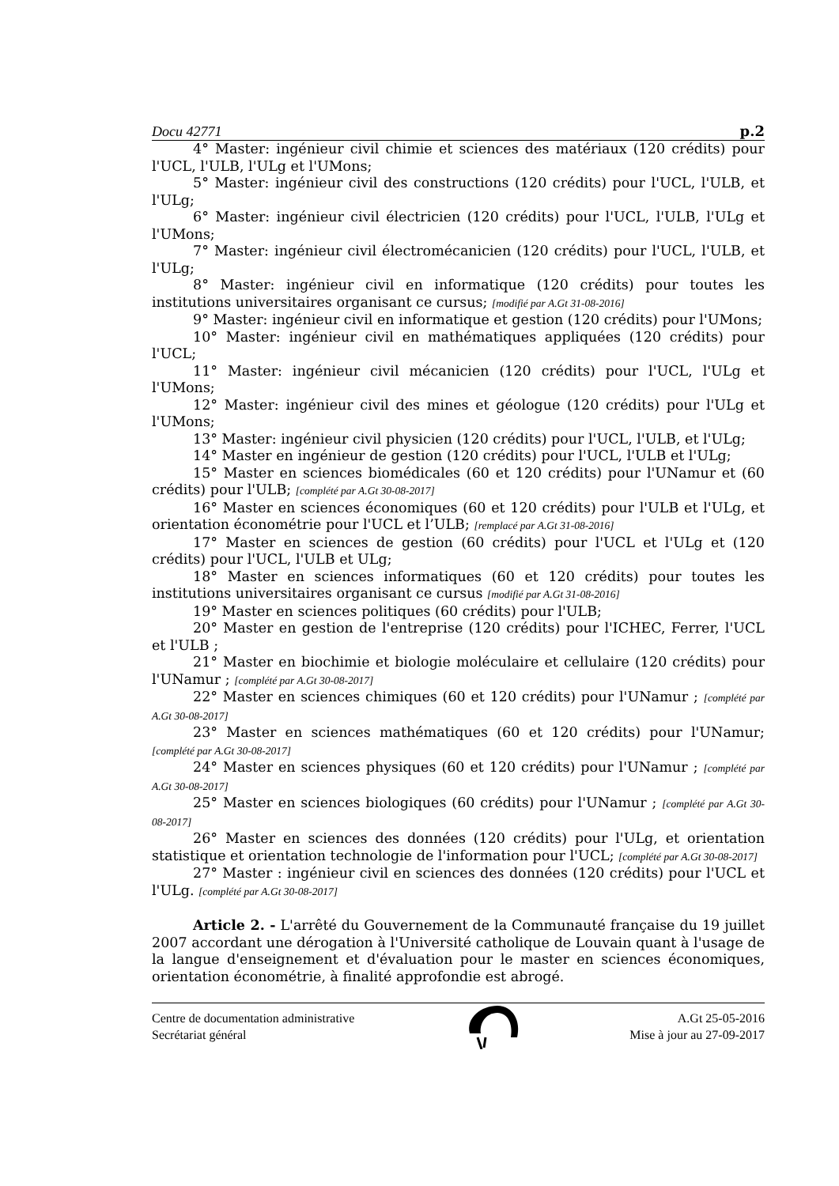Docu 42771 p.2
4° Master: ingénieur civil chimie et sciences des matériaux (120 crédits) pour l'UCL, l'ULB, l'ULg et l'UMons;
5° Master: ingénieur civil des constructions (120 crédits) pour l'UCL, l'ULB, et l'ULg;
6° Master: ingénieur civil électricien (120 crédits) pour l'UCL, l'ULB, l'ULg et l'UMons;
7° Master: ingénieur civil électromécanicien (120 crédits) pour l'UCL, l'ULB, et l'ULg;
8° Master: ingénieur civil en informatique (120 crédits) pour toutes les institutions universitaires organisant ce cursus; [modifié par A.Gt 31-08-2016]
9° Master: ingénieur civil en informatique et gestion (120 crédits) pour l'UMons;
10° Master: ingénieur civil en mathématiques appliquées (120 crédits) pour l'UCL;
11° Master: ingénieur civil mécanicien (120 crédits) pour l'UCL, l'ULg et l'UMons;
12° Master: ingénieur civil des mines et géologue (120 crédits) pour l'ULg et l'UMons;
13° Master: ingénieur civil physicien (120 crédits) pour l'UCL, l'ULB, et l'ULg;
14° Master en ingénieur de gestion (120 crédits) pour l'UCL, l'ULB et l'ULg;
15° Master en sciences biomédicales (60 et 120 crédits) pour l'UNamur et (60 crédits) pour l'ULB; [complété par A.Gt 30-08-2017]
16° Master en sciences économiques (60 et 120 crédits) pour l'ULB et l'ULg, et orientation économétrie pour l'UCL et l’ULB; [remplacé par A.Gt 31-08-2016]
17° Master en sciences de gestion (60 crédits) pour l'UCL et l'ULg et (120 crédits) pour l'UCL, l'ULB et ULg;
18° Master en sciences informatiques (60 et 120 crédits) pour toutes les institutions universitaires organisant ce cursus [modifié par A.Gt 31-08-2016]
19° Master en sciences politiques (60 crédits) pour l'ULB;
20° Master en gestion de l'entreprise (120 crédits) pour l'ICHEC, Ferrer, l'UCL et l'ULB ;
21° Master en biochimie et biologie moléculaire et cellulaire (120 crédits) pour l'UNamur ; [complété par A.Gt 30-08-2017]
22° Master en sciences chimiques (60 et 120 crédits) pour l'UNamur ; [complété par A.Gt 30-08-2017]
23° Master en sciences mathématiques (60 et 120 crédits) pour l'UNamur; [complété par A.Gt 30-08-2017]
24° Master en sciences physiques (60 et 120 crédits) pour l'UNamur ; [complété par A.Gt 30-08-2017]
25° Master en sciences biologiques (60 crédits) pour l'UNamur ; [complété par A.Gt 30-08-2017]
26° Master en sciences des données (120 crédits) pour l'ULg, et orientation statistique et orientation technologie de l'information pour l'UCL; [complété par A.Gt 30-08-2017]
27° Master : ingénieur civil en sciences des données (120 crédits) pour l'UCL et l'ULg. [complété par A.Gt 30-08-2017]
Article 2. - L'arrêté du Gouvernement de la Communauté française du 19 juillet 2007 accordant une dérogation à l'Université catholique de Louvain quant à l'usage de la langue d'enseignement et d'évaluation pour le master en sciences économiques, orientation économétrie, à finalité approfondie est abrogé.
Centre de documentation administrative
Secrétariat général
A.Gt 25-05-2016
Mise à jour au 27-09-2017